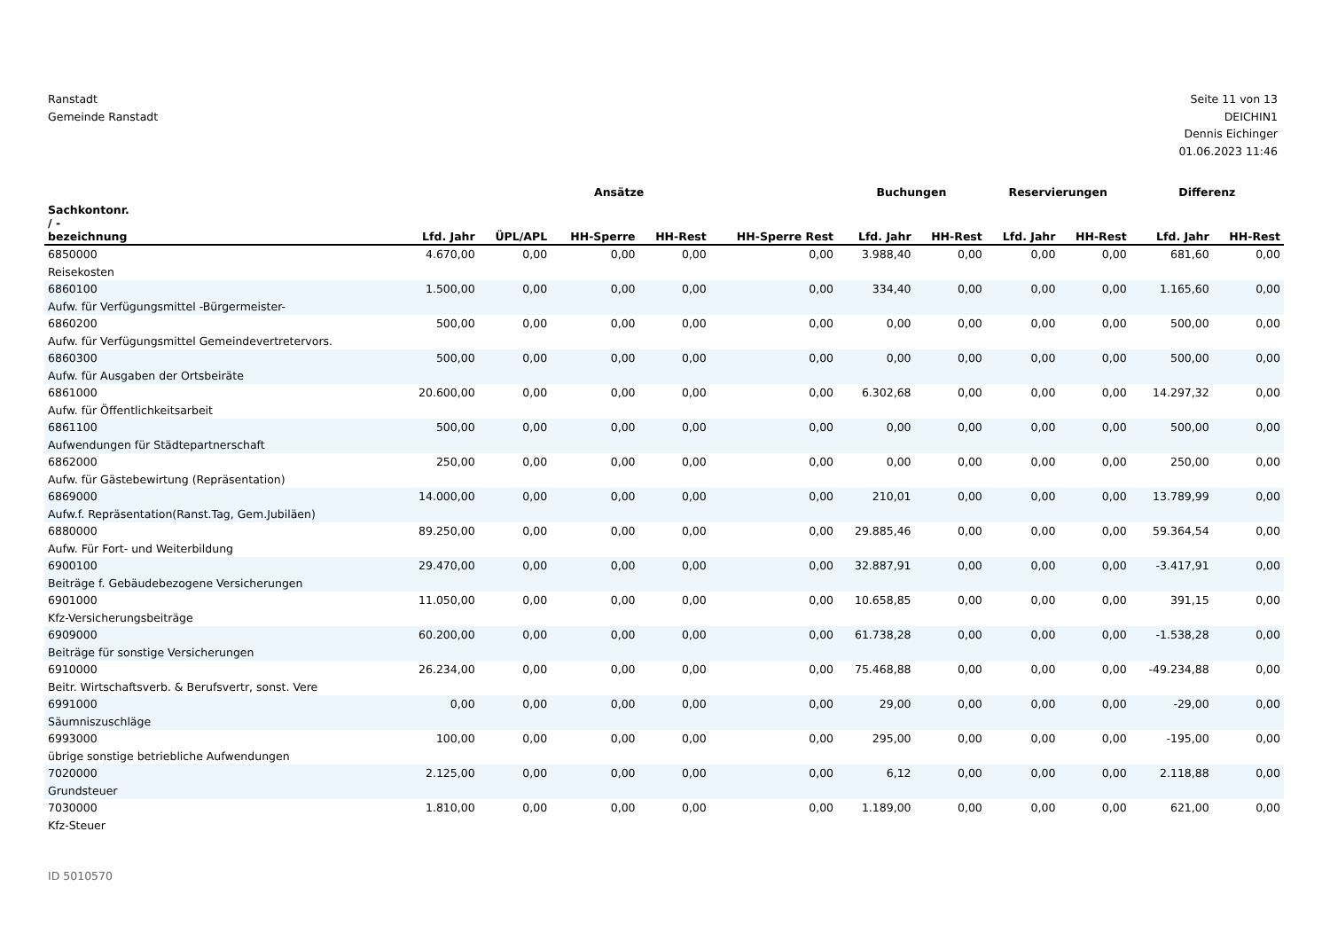Ranstadt
Gemeinde Ranstadt
Seite 11 von 13
DEICHIN1
Dennis Eichinger
01.06.2023 11:46
| | Ansätze | | | | | Buchungen | | Reservierungen | | Differenz | |
| --- | --- | --- | --- | --- | --- | --- | --- | --- | --- | --- | --- |
| Sachkontonr. / - bezeichnung | Lfd. Jahr | ÜPL/APL | HH-Sperre | HH-Rest | HH-Sperre Rest | Lfd. Jahr | HH-Rest | Lfd. Jahr | HH-Rest | Lfd. Jahr | HH-Rest |
| 6850000 Reisekosten | 4.670,00 | 0,00 | 0,00 | 0,00 | 0,00 | 3.988,40 | 0,00 | 0,00 | 0,00 | 681,60 | 0,00 |
| 6860100 Aufw. für Verfügungsmittel -Bürgermeister- | 1.500,00 | 0,00 | 0,00 | 0,00 | 0,00 | 334,40 | 0,00 | 0,00 | 0,00 | 1.165,60 | 0,00 |
| 6860200 Aufw. für Verfügungsmittel Gemeindevertretervors. | 500,00 | 0,00 | 0,00 | 0,00 | 0,00 | 0,00 | 0,00 | 0,00 | 0,00 | 500,00 | 0,00 |
| 6860300 Aufw. für Ausgaben der Ortsbeiräte | 500,00 | 0,00 | 0,00 | 0,00 | 0,00 | 0,00 | 0,00 | 0,00 | 0,00 | 500,00 | 0,00 |
| 6861000 Aufw. für Öffentlichkeitsarbeit | 20.600,00 | 0,00 | 0,00 | 0,00 | 0,00 | 6.302,68 | 0,00 | 0,00 | 0,00 | 14.297,32 | 0,00 |
| 6861100 Aufwendungen für Städtepartnerschaft | 500,00 | 0,00 | 0,00 | 0,00 | 0,00 | 0,00 | 0,00 | 0,00 | 0,00 | 500,00 | 0,00 |
| 6862000 Aufw. für Gästebewirtung (Repräsentation) | 250,00 | 0,00 | 0,00 | 0,00 | 0,00 | 0,00 | 0,00 | 0,00 | 0,00 | 250,00 | 0,00 |
| 6869000 Aufw.f. Repräsentation(Ranst.Tag, Gem.Jubiläen) | 14.000,00 | 0,00 | 0,00 | 0,00 | 0,00 | 210,01 | 0,00 | 0,00 | 0,00 | 13.789,99 | 0,00 |
| 6880000 Aufw. Für Fort- und Weiterbildung | 89.250,00 | 0,00 | 0,00 | 0,00 | 0,00 | 29.885,46 | 0,00 | 0,00 | 0,00 | 59.364,54 | 0,00 |
| 6900100 Beiträge f. Gebäudebezogene Versicherungen | 29.470,00 | 0,00 | 0,00 | 0,00 | 0,00 | 32.887,91 | 0,00 | 0,00 | 0,00 | -3.417,91 | 0,00 |
| 6901000 Kfz-Versicherungsbeiträge | 11.050,00 | 0,00 | 0,00 | 0,00 | 0,00 | 10.658,85 | 0,00 | 0,00 | 0,00 | 391,15 | 0,00 |
| 6909000 Beiträge für sonstige Versicherungen | 60.200,00 | 0,00 | 0,00 | 0,00 | 0,00 | 61.738,28 | 0,00 | 0,00 | 0,00 | -1.538,28 | 0,00 |
| 6910000 Beitr. Wirtschaftsverb. & Berufsvertr, sonst. Vere | 26.234,00 | 0,00 | 0,00 | 0,00 | 0,00 | 75.468,88 | 0,00 | 0,00 | 0,00 | -49.234,88 | 0,00 |
| 6991000 Säumniszuschläge | 0,00 | 0,00 | 0,00 | 0,00 | 0,00 | 29,00 | 0,00 | 0,00 | 0,00 | -29,00 | 0,00 |
| 6993000 übrige sonstige betriebliche Aufwendungen | 100,00 | 0,00 | 0,00 | 0,00 | 0,00 | 295,00 | 0,00 | 0,00 | 0,00 | -195,00 | 0,00 |
| 7020000 Grundsteuer | 2.125,00 | 0,00 | 0,00 | 0,00 | 0,00 | 6,12 | 0,00 | 0,00 | 0,00 | 2.118,88 | 0,00 |
| 7030000 Kfz-Steuer | 1.810,00 | 0,00 | 0,00 | 0,00 | 0,00 | 1.189,00 | 0,00 | 0,00 | 0,00 | 621,00 | 0,00 |
ID 5010570